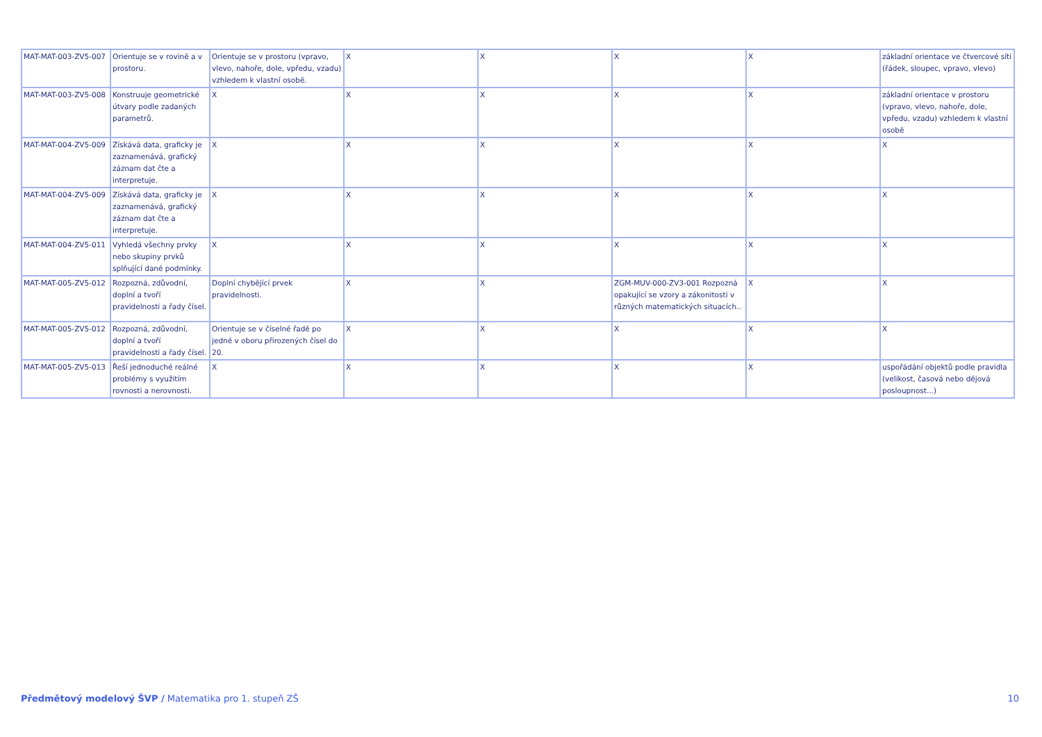| MAT-MAT-003-ZV5-007 | Orientuje se v rovině a v prostoru. | Orientuje se v prostoru (vpravo, vlevo, nahoře, dole, vpředu, vzadu) vzhledem k vlastní osobě. | X | X | X | X | základní orientace ve čtvercové síti (řádek, sloupec, vpravo, vlevo) |
| MAT-MAT-003-ZV5-008 | Konstruuje geometrické útvary podle zadaných parametrů. | X | X | X | X | X | základní orientace v prostoru (vpravo, vlevo, nahoře, dole, vpředu, vzadu) vzhledem k vlastní osobě |
| MAT-MAT-004-ZV5-009 | Získává data, graficky je zaznamenává, grafický záznam dat čte a interpretuje. | X | X | X | X | X | X |
| MAT-MAT-004-ZV5-009 | Získává data, graficky je zaznamenává, grafický záznam dat čte a interpretuje. | X | X | X | X | X | X |
| MAT-MAT-004-ZV5-011 | Vyhledá všechny prvky nebo skupiny prvků splňující dané podmínky. | X | X | X | X | X | X |
| MAT-MAT-005-ZV5-012 | Rozpozná, zdůvodní, doplní a tvoří pravidelnosti a řady čísel. | Doplní chybějící prvek pravidelnosti. | X | X | ZGM-MUV-000-ZV3-001 Rozpozná opakující se vzory a zákonitosti v různých matematických situacích.. | X | X |
| MAT-MAT-005-ZV5-012 | Rozpozná, zdůvodní, doplní a tvoří pravidelnosti a řady čísel. | Orientuje se v číselné řadě po jedné v oboru přirozených čísel do 20. | X | X | X | X | X |
| MAT-MAT-005-ZV5-013 | Řeší jednoduché reálné problémy s využitím rovnosti a nerovnosti. | X | X | X | X | X | uspořádání objektů podle pravidla (velikost, časová nebo dějová posloupnost...) |
Předmětový modelový ŠVP / Matematika pro 1. stupeň ZŠ 10